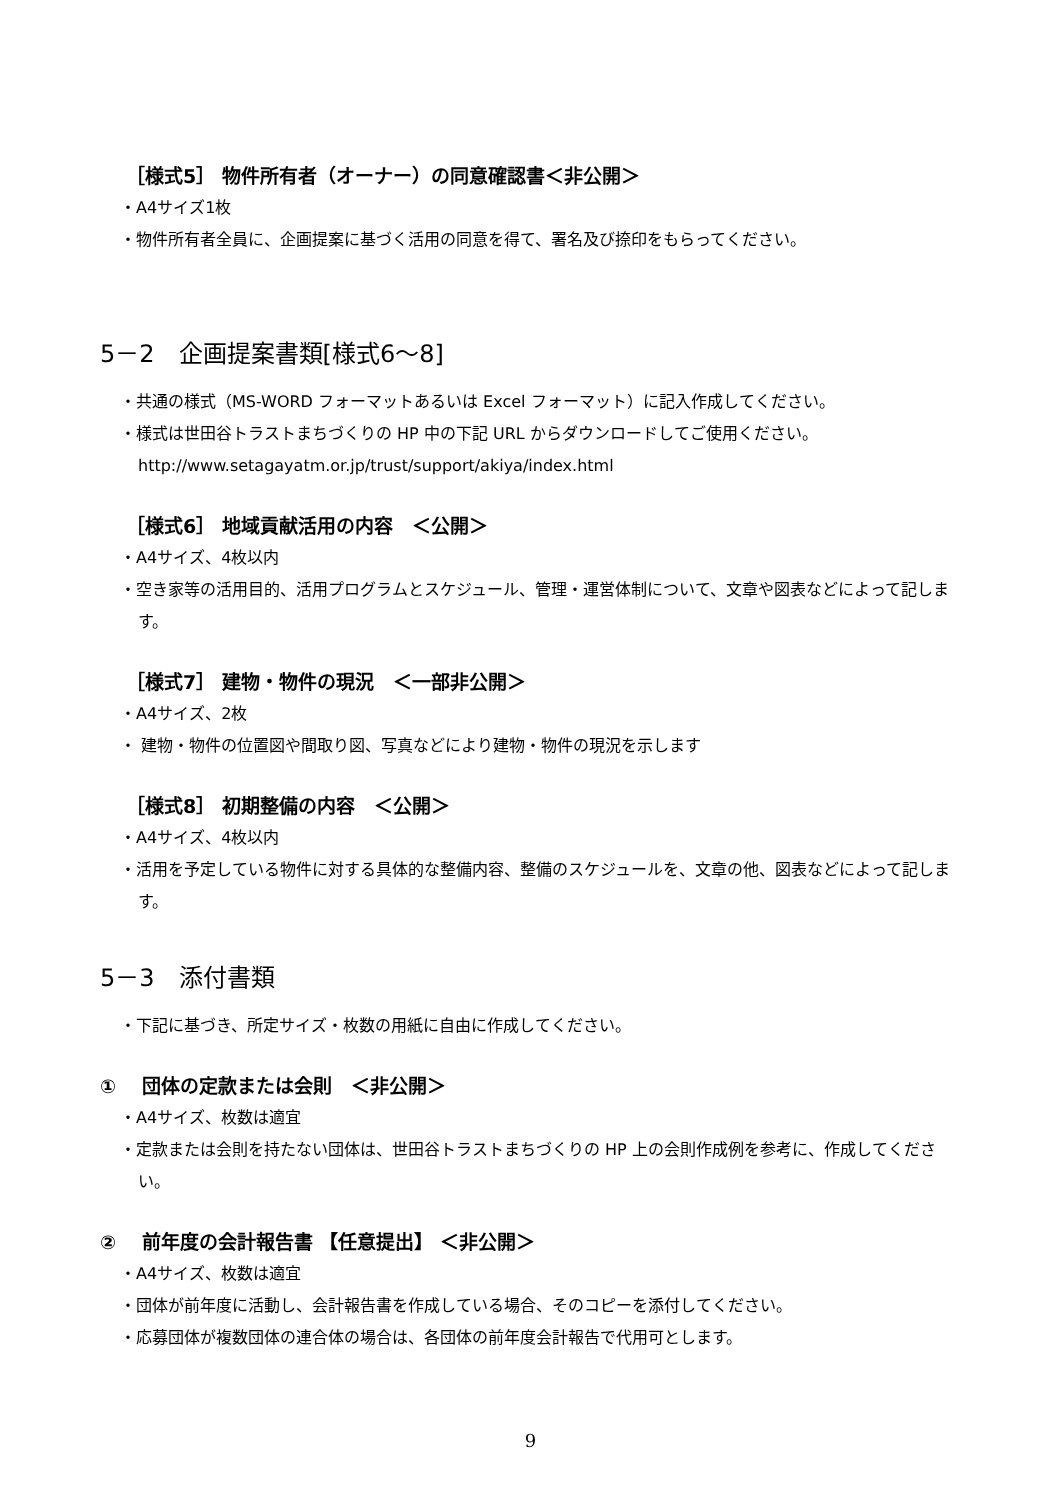［様式5］ 物件所有者（オーナー）の同意確認書＜非公開＞
・A4サイズ1枚
・物件所有者全員に、企画提案に基づく活用の同意を得て、署名及び捺印をもらってください。
5－2　企画提案書類[様式6～8]
・共通の様式（MS-WORD フォーマットあるいは Excel フォーマット）に記入作成してください。
・様式は世田谷トラストまちづくりの HP 中の下記 URL からダウンロードしてご使用ください。
http://www.setagayatm.or.jp/trust/support/akiya/index.html
［様式6］ 地域貢献活用の内容　＜公開＞
・A4サイズ、4枚以内
・空き家等の活用目的、活用プログラムとスケジュール、管理・運営体制について、文章や図表などによって記します。
［様式7］ 建物・物件の現況　＜一部非公開＞
・A4サイズ、2枚
・ 建物・物件の位置図や間取り図、写真などにより建物・物件の現況を示します
［様式8］ 初期整備の内容　＜公開＞
・A4サイズ、4枚以内
・活用を予定している物件に対する具体的な整備内容、整備のスケジュールを、文章の他、図表などによって記します。
5－3　添付書類
・下記に基づき、所定サイズ・枚数の用紙に自由に作成してください。
①　 団体の定款または会則　＜非公開＞
・A4サイズ、枚数は適宜
・定款または会則を持たない団体は、世田谷トラストまちづくりの HP 上の会則作成例を参考に、作成してください。
②　 前年度の会計報告書 【任意提出】 ＜非公開＞
・A4サイズ、枚数は適宜
・団体が前年度に活動し、会計報告書を作成している場合、そのコピーを添付してください。
・応募団体が複数団体の連合体の場合は、各団体の前年度会計報告で代用可とします。
9